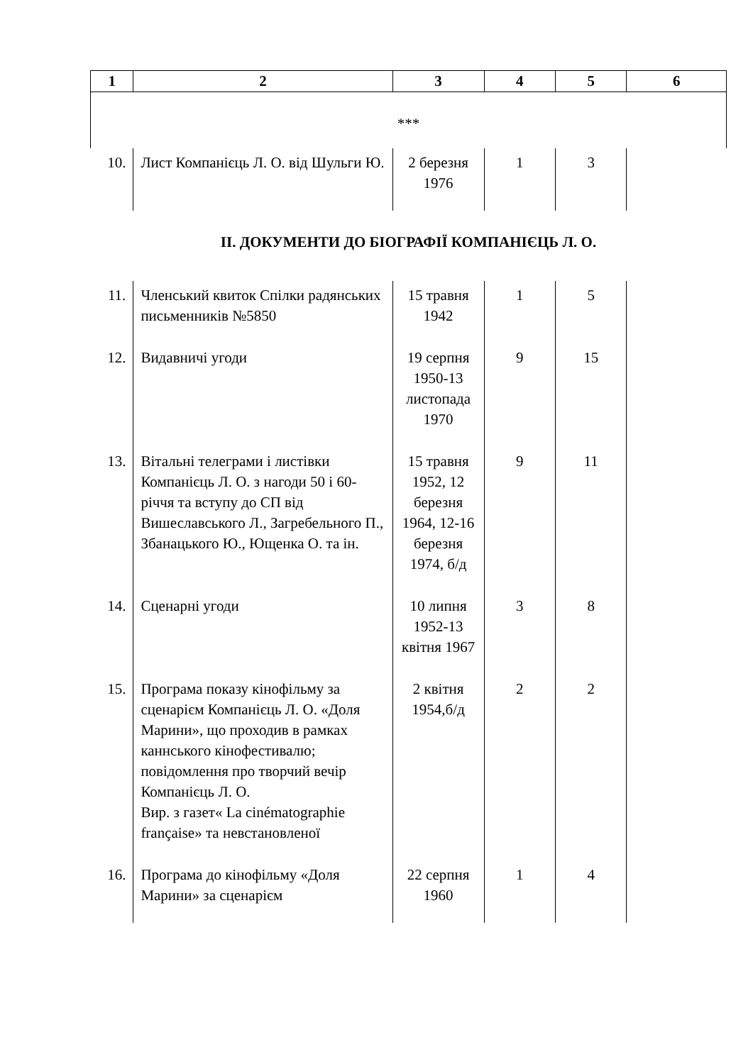| 1 | 2 | 3 | 4 | 5 | 6 |
| --- | --- | --- | --- | --- | --- |
| *** | | | | | |
| 10. | Лист Компанієць Л. О. від Шульги Ю. | 2 березня 1976 | 1 | 3 | |
| ІІ. ДОКУМЕНТИ ДО БІОГРАФІЇ КОМПАНІЄЦЬ Л. О. | | | | | |
| 11. | Членський квиток Спілки радянських письменників №5850 | 15 травня 1942 | 1 | 5 | |
| 12. | Видавничі угоди | 19 серпня 1950-13 листопада 1970 | 9 | 15 | |
| 13. | Вітальні телеграми і листівки Компанієць Л. О. з нагоди 50 і 60-річчя та вступу до СП від Вишеславського Л., Загребельного П., Збанацького Ю., Ющенка О. та ін. | 15 травня 1952, 12 березня 1964, 12-16 березня 1974, б/д | 9 | 11 | |
| 14. | Сценарні угоди | 10 липня 1952-13 квітня 1967 | 3 | 8 | |
| 15. | Програма показу кінофільму за сценарієм Компанієць Л. О. «Доля Марини», що проходив в рамках каннського кінофестивалю; повідомлення про творчий вечір Компанієць Л. О. Вир. з газет« La cinématographie française» та невстановленої | 2 квітня 1954,б/д | 2 | 2 | |
| 16. | Програма до кінофільму «Доля Марини» за сценарієм | 22 серпня 1960 | 1 | 4 | |